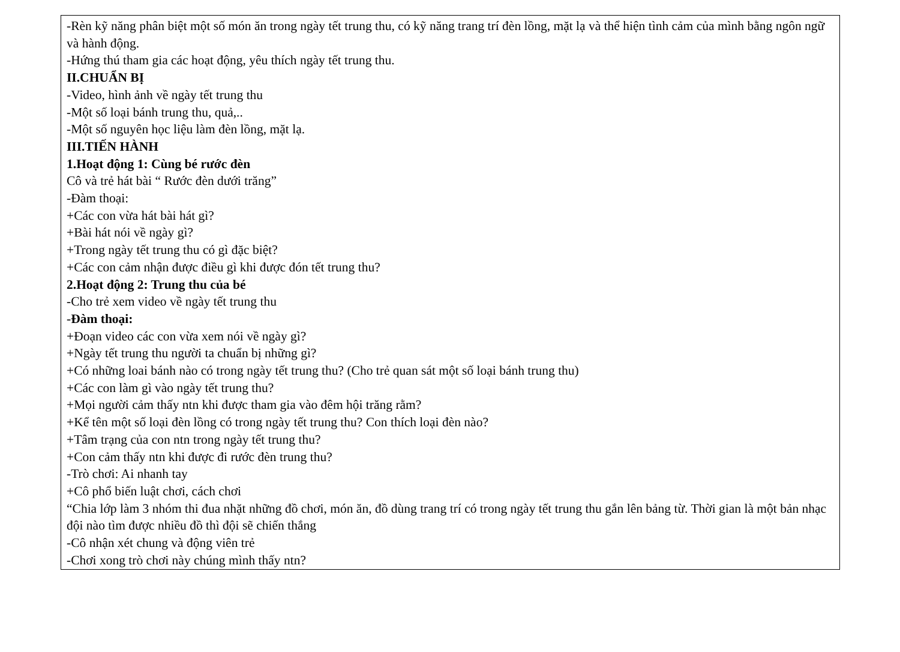-Rèn kỹ năng phân biệt một số món ăn trong ngày tết trung thu, có kỹ năng trang trí đèn lồng, mặt lạ và thể hiện tình cảm của mình bằng ngôn ngữ và hành động.
-Hứng thú tham gia các hoạt động, yêu thích ngày tết trung thu.
II.CHUẨN BỊ
-Video, hình ảnh về ngày tết trung thu
-Một số loại bánh trung thu, quả,..
-Một số nguyên học liệu làm đèn lồng, mặt lạ.
III.TIẾN HÀNH
1.Hoạt động 1: Cùng bé rước đèn
Cô và trẻ hát bài “ Rước đèn dưới trăng”
-Đàm thoại:
+Các con vừa hát bài hát gì?
+Bài hát nói về ngày gì?
+Trong ngày tết trung thu có gì đặc biệt?
+Các con cảm nhận được điều gì khi được đón tết trung thu?
2.Hoạt động 2: Trung thu của bé
-Cho trẻ xem video về ngày tết trung thu
-Đàm thoại:
+Đoạn video các con vừa xem nói về ngày gì?
+Ngày tết trung thu người ta chuẩn bị những gì?
+Có những loai bánh nào có trong ngày tết trung thu? (Cho trẻ quan sát một số loại bánh trung thu)
+Các con làm gì vào ngày tết trung thu?
+Mọi người cảm thấy ntn khi được tham gia vào đêm hội trăng rằm?
+Kể tên một số loại đèn lồng có trong ngày tết trung thu? Con thích loại đèn nào?
+Tâm trạng của con ntn trong ngày tết trung thu?
+Con cảm thấy ntn khi được đi rước đèn trung thu?
-Trò chơi: Ai nhanh tay
+Cô phổ biến luật chơi, cách chơi
“Chia lớp làm 3 nhóm thi đua nhặt những đồ chơi, món ăn, đồ dùng trang trí có trong ngày tết trung thu gắn lên bảng từ. Thời gian là một bản nhạc đội nào tìm được nhiều đồ thì đội sẽ chiến thắng
-Cô nhận xét chung và động viên trẻ
-Chơi xong trò chơi này chúng mình thấy ntn?